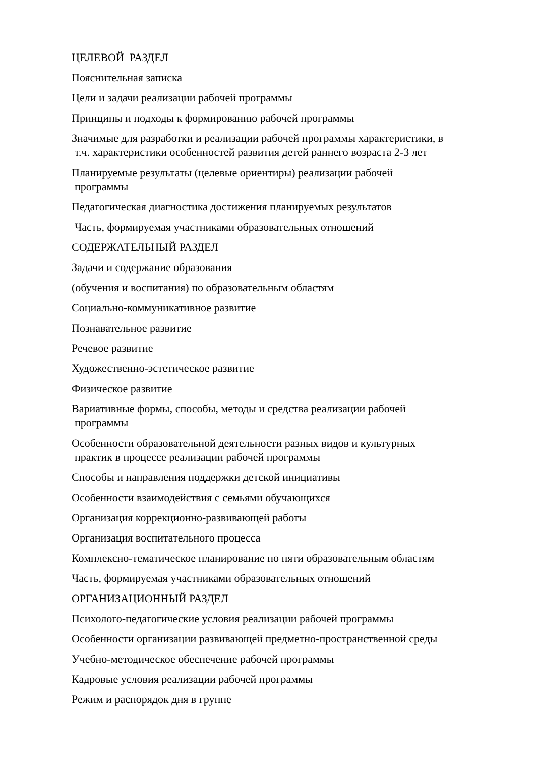ЦЕЛЕВОЙ РАЗДЕЛ
Пояснительная записка
Цели и задачи реализации рабочей программы
Принципы и подходы к формированию рабочей программы
Значимые для разработки и реализации рабочей программы характеристики, в
т.ч. характеристики особенностей развития детей раннего возраста 2-3 лет
Планируемые результаты (целевые ориентиры) реализации рабочей
программы
Педагогическая диагностика достижения планируемых результатов
Часть, формируемая участниками образовательных отношений
СОДЕРЖАТЕЛЬНЫЙ РАЗДЕЛ
Задачи и содержание образования
(обучения и воспитания) по образовательным областям
Социально-коммуникативное развитие
Познавательное развитие
Речевое развитие
Художественно-эстетическое развитие
Физическое развитие
Вариативные формы, способы, методы и средства реализации рабочей
программы
Особенности образовательной деятельности разных видов и культурных
практик в процессе реализации рабочей программы
Способы и направления поддержки детской инициативы
Особенности взаимодействия с семьями обучающихся
Организация коррекционно-развивающей работы
Организация воспитательного процесса
Комплексно-тематическое планирование по пяти образовательным областям
Часть, формируемая участниками образовательных отношений
ОРГАНИЗАЦИОННЫЙ РАЗДЕЛ
Психолого-педагогические условия реализации рабочей программы
Особенности организации развивающей предметно-пространственной среды
Учебно-методическое обеспечение рабочей программы
Кадровые условия реализации рабочей программы
Режим и распорядок дня в группе